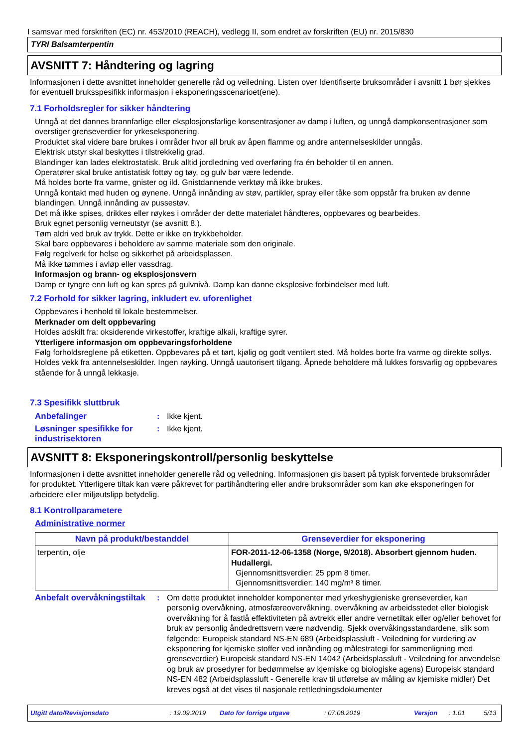I samsvar med forskriften (EC) nr. 453/2010 (REACH), vedlegg II, som endret av forskriften (EU) nr. 2015/830
TYRI Balsamterpentin
AVSNITT 7: Håndtering og lagring
Informasjonen i dette avsnittet inneholder generelle råd og veiledning. Listen over Identifiserte bruksområder i avsnitt 1 bør sjekkes for eventuell bruksspesifikk informasjon i eksponeringsscenarioet(ene).
7.1 Forholdsregler for sikker håndtering
Unngå at det dannes brannfarlige eller eksplosjonsfarlige konsentrasjoner av damp i luften, og unngå dampkonsentrasjoner som overstiger grenseverdier for yrkeseksponering.
Produktet skal videre bare brukes i områder hvor all bruk av åpen flamme og andre antennelseskilder unngås.
Elektrisk utstyr skal beskyttes i tilstrekkelig grad.
Blandinger kan lades elektrostatisk. Bruk alltid jordledning ved overføring fra én beholder til en annen.
Operatører skal bruke antistatisk fottøy og tøy, og gulv bør være ledende.
Må holdes borte fra varme, gnister og ild. Gnistdannende verktøy må ikke brukes.
Unngå kontakt med huden og øynene. Unngå innånding av støv, partikler, spray eller tåke som oppstår fra bruken av denne blandingen. Unngå innånding av pussestøv.
Det må ikke spises, drikkes eller røykes i områder der dette materialet håndteres, oppbevares og bearbeides.
Bruk egnet personlig verneutstyr (se avsnitt 8.).
Tøm aldri ved bruk av trykk. Dette er ikke en trykkbeholder.
Skal bare oppbevares i beholdere av samme materiale som den originale.
Følg regelverk for helse og sikkerhet på arbeidsplassen.
Må ikke tømmes i avløp eller vassdrag.
Informasjon og brann- og eksplosjonsvern
Damp er tyngre enn luft og kan spres på gulvnivå. Damp kan danne eksplosive forbindelser med luft.
7.2 Forhold for sikker lagring, inkludert ev. uforenlighet
Oppbevares i henhold til lokale bestemmelser.
Merknader om delt oppbevaring
Holdes adskilt fra: oksiderende virkestoffer, kraftige alkali, kraftige syrer.
Ytterligere informasjon om oppbevaringsforholdene
Følg forholdsreglene på etiketten. Oppbevares på et tørt, kjølig og godt ventilert sted. Må holdes borte fra varme og direkte sollys. Holdes vekk fra antennelseskilder. Ingen røyking. Unngå uautorisert tilgang. Åpnede beholdere må lukkes forsvarlig og oppbevares stående for å unngå lekkasje.
7.3 Spesifikk sluttbruk
Anbefalinger : Ikke kjent.
Løsninger spesifikke for industrisektoren
: Ikke kjent.
AVSNITT 8: Eksponeringskontroll/personlig beskyttelse
Informasjonen i dette avsnittet inneholder generelle råd og veiledning. Informasjonen gis basert på typisk forventede bruksområder for produktet. Ytterligere tiltak kan være påkrevet for partihåndtering eller andre bruksområder som kan øke eksponeringen for arbeidere eller miljøutslipp betydelig.
8.1 Kontrollparametere
Administrative normer
| Navn på produkt/bestanddel | Grenseverdier for eksponering |
| --- | --- |
| terpentin, olje | FOR-2011-12-06-1358 (Norge, 9/2018). Absorbert gjennom huden. Hudallergi. Gjennomsnittsverdier: 25 ppm 8 timer. Gjennomsnittsverdier: 140 mg/m³ 8 timer. |
Anbefalt overvåkningstiltak
: Om dette produktet inneholder komponenter med yrkeshygieniske grenseverdier, kan personlig overvåkning, atmosfæreovervåkning, overvåkning av arbeidsstedet eller biologisk overvåkning for å fastlå effektiviteten på avtrekk eller andre vernetiltak eller og/eller behovet for bruk av personlig åndedrettsvern være nødvendig. Sjekk overvåkingsstandardene, slik som følgende: Europeisk standard NS-EN 689 (Arbeidsplassluft - Veiledning for vurdering av eksponering for kjemiske stoffer ved innånding og målestrategi for sammenligning med grenseverdier) Europeisk standard NS-EN 14042 (Arbeidsplassluft - Veiledning for anvendelse og bruk av prosedyrer for bedømmelse av kjemiske og biologiske agens) Europeisk standard NS-EN 482 (Arbeidsplassluft - Generelle krav til utførelse av måling av kjemiske midler) Det kreves også at det vises til nasjonale rettledningsdokumenter
Utgitt dato/Revisjonsdato: 19.09.2019 Dato for forrige utgave: 07.08.2019 Versjon: 1.01 5/13